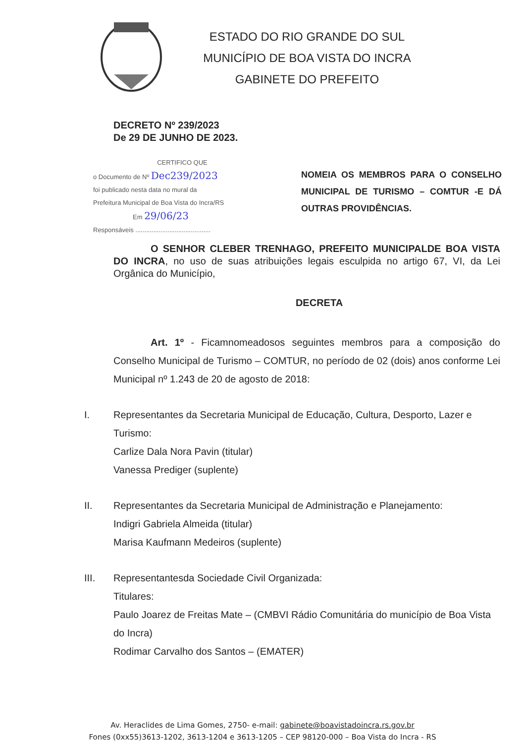ESTADO DO RIO GRANDE DO SUL
MUNICÍPIO DE BOA VISTA DO INCRA
GABINETE DO PREFEITO
DECRETO Nº 239/2023
De 29 DE JUNHO DE 2023.
CERTIFICO QUE
o Documento de Nº Dec239/2023
foi publicado nesta data no mural da
Prefeitura Municipal de Boa Vista do Incra/RS
Em 29/06/23
Responsáveis ..........................................
NOMEIA OS MEMBROS PARA O CONSELHO MUNICIPAL DE TURISMO – COMTUR -E DÁ OUTRAS PROVIDÊNCIAS.
O SENHOR CLEBER TRENHAGO, PREFEITO MUNICIPALDE BOA VISTA DO INCRA, no uso de suas atribuições legais esculpida no artigo 67, VI, da Lei Orgânica do Município,
DECRETA
Art. 1º - Ficamnomeadosos seguintes membros para a composição do Conselho Municipal de Turismo – COMTUR, no período de 02 (dois) anos conforme Lei Municipal nº 1.243 de 20 de agosto de 2018:
I. Representantes da Secretaria Municipal de Educação, Cultura, Desporto, Lazer e Turismo:
Carlize Dala Nora Pavin (titular)
Vanessa Prediger (suplente)
II. Representantes da Secretaria Municipal de Administração e Planejamento:
Indigri Gabriela Almeida (titular)
Marisa Kaufmann Medeiros (suplente)
III. Representantesda Sociedade Civil Organizada:
Titulares:
Paulo Joarez de Freitas Mate – (CMBVI Rádio Comunitária do município de Boa Vista do Incra)
Rodimar Carvalho dos Santos – (EMATER)
Av. Heraclides de Lima Gomes, 2750- e-mail: gabinete@boavistadoincra.rs.gov.br
Fones (0xx55)3613-1202, 3613-1204 e 3613-1205 – CEP 98120-000 – Boa Vista do Incra - RS